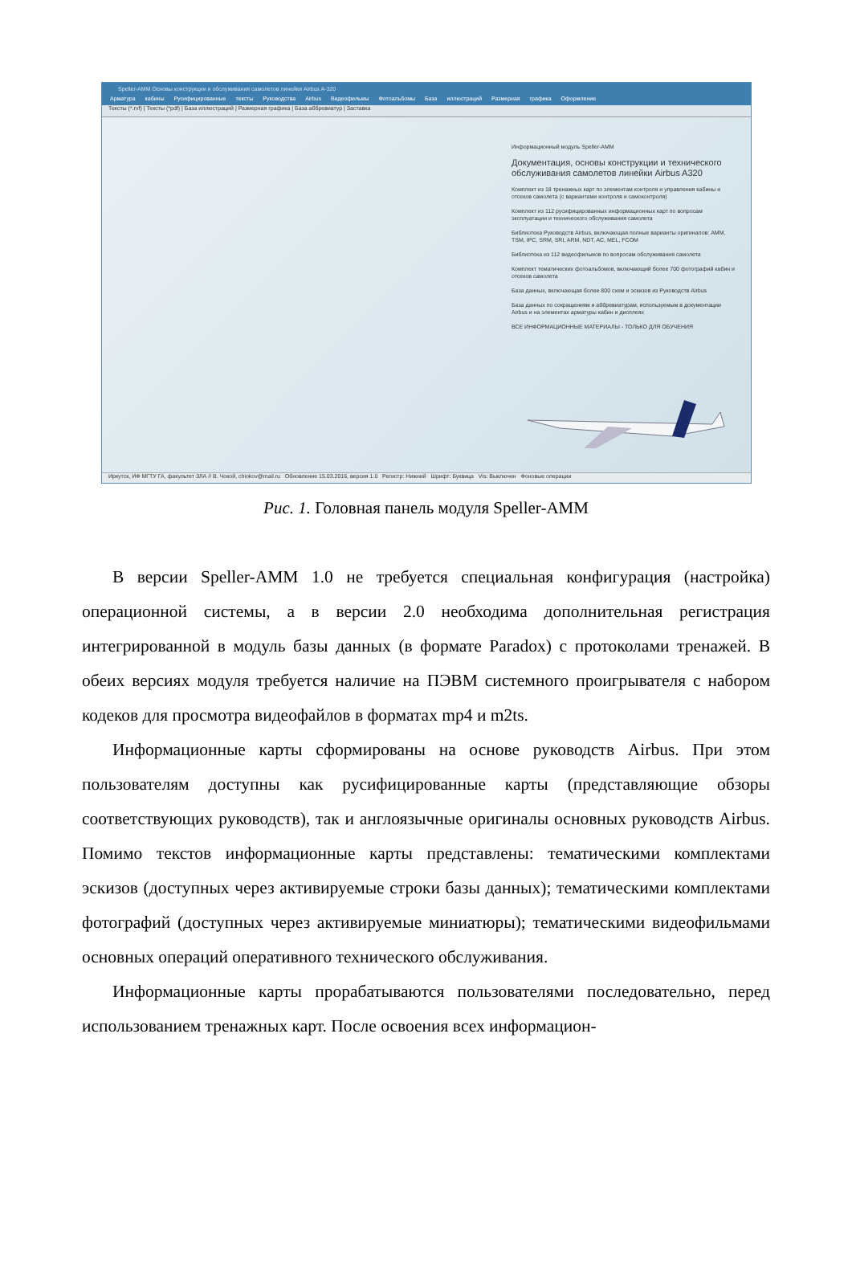Speller-AMM Основы конструкции и обслуживания самолетов линейки Airbus A-320
Арматура кабины Русифицированные тексты Руководства Airbus Видеофильмы Фотоальбомы База иллюстраций Размерная графика Оформление
Тексты (*.rvf) | Тексты (*pdf) | База иллюстраций | Размерная графика | База аббревиатур | Заставка
Информационный модуль Speller-AMM
Документация, основы конструкции и технического обслуживания самолетов линейки Airbus A320
Комплект из 18 тренажных карт по элементам контроля и управления кабины и отсеков самолета (с вариантами контроля и самоконтроля)
Комплект из 112 русифицированных информационных карт по вопросам эксплуатации и технического обслуживания самолета
Библиотека Руководств Airbus, включающая полные варианты оригиналов: AMM, TSM, IPC, SRM, SRI, ARM, NDT, AC, MEL, FCOM
Библиотека из 112 видеофильмов по вопросам обслуживания самолета
Комплект тематических фотоальбомов, включающий более 700 фотографий кабин и отсеков самолета
База данных, включающая более 800 схем и эскизов из Руководств Airbus
База данных по сокращениям и аббревиатурам, используемым в документации Airbus и на элементах арматуры кабин и дисплеях
ВСЕ ИНФОРМАЦИОННЫЕ МАТЕРИАЛЫ - ТОЛЬКО ДЛЯ ОБУЧЕНИЯ
Иркутск, ИФ МГТУ ГА, факультет ЗЛА // В. Чокой, chiokov@mail.ru Обновление 15.03.2016, версия 1.0 Регистр: Нижний Шрифт: Буквица Vis: Выключен Фоновые операции
Рис. 1. Головная панель модуля Speller-AMM
В версии Speller-AMM 1.0 не требуется специальная конфигурация (настройка) операционной системы, а в версии 2.0 необходима дополнительная регистрация интегрированной в модуль базы данных (в формате Paradox) с протоколами тренажей. В обеих версиях модуля требуется наличие на ПЭВМ системного проигрывателя с набором кодеков для просмотра видеофайлов в форматах mp4 и m2ts.
Информационные карты сформированы на основе руководств Airbus. При этом пользователям доступны как русифицированные карты (представляющие обзоры соответствующих руководств), так и англоязычные оригиналы основных руководств Airbus. Помимо текстов информационные карты представлены: тематическими комплектами эскизов (доступных через активируемые строки базы данных); тематическими комплектами фотографий (доступных через активируемые миниатюры); тематическими видеофильмами основных операций оперативного технического обслуживания.
Информационные карты прорабатываются пользователями последовательно, перед использованием тренажных карт. После освоения всех информацион-